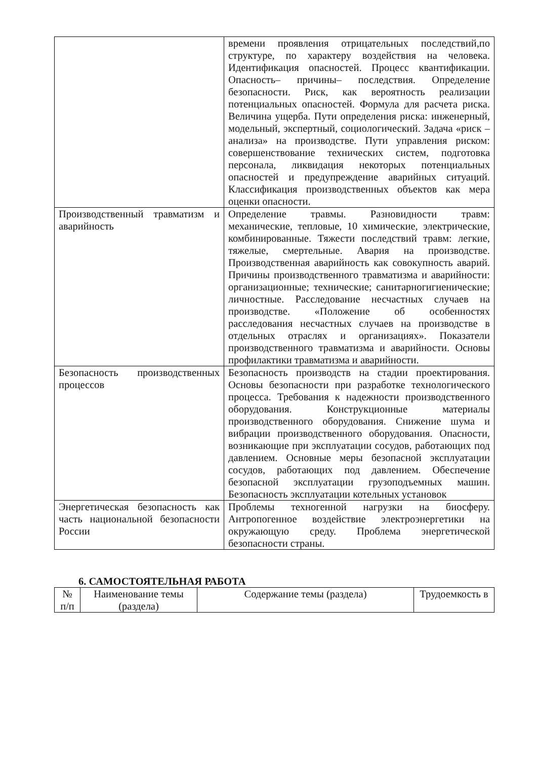| | времени проявления отрицательных последствий,по структуре, по характеру воздействия на человека. Идентификация опасностей. Процесс квантификации. Опасность– причины– последствия. Определение безопасности. Риск, как вероятность реализации потенциальных опасностей. Формула для расчета риска. Величина ущерба. Пути определения риска: инженерный, модельный, экспертный, социологический. Задача «риск – анализа» на производстве. Пути управления риском: совершенствование технических систем, подготовка персонала, ликвидация некоторых потенциальных опасностей и предупреждение аварийных ситуаций. Классификация производственных объектов как мера оценки опасности. |
| Производственный травматизм и аварийность | Определение травмы. Разновидности травм: механические, тепловые, 10 химические, электрические, комбинированные. Тяжести последствий травм: легкие, тяжелые, смертельные. Авария на производстве. Производственная аварийность как совокупность аварий. Причины производственного травматизма и аварийности: организационные; технические; санитарногигиенические; личностные. Расследование несчастных случаев на производстве. «Положение об особенностях расследования несчастных случаев на производстве в отдельных отраслях и организациях». Показатели производственного травматизма и аварийности. Основы профилактики травматизма и аварийности. |
| Безопасность производственных процессов | Безопасность производств на стадии проектирования. Основы безопасности при разработке технологического процесса. Требования к надежности производственного оборудования. Конструкционные материалы производственного оборудования. Снижение шума и вибрации производственного оборудования. Опасности, возникающие при эксплуатации сосудов, работающих под давлением. Основные меры безопасной эксплуатации сосудов, работающих под давлением. Обеспечение безопасной эксплуатации грузоподъемных машин. Безопасность эксплуатации котельных установок |
| Энергетическая безопасность как часть национальной безопасности России | Проблемы техногенной нагрузки на биосферу. Антропогенное воздействие электроэнергетики на окружающую среду. Проблема энергетической безопасности страны. |
6. САМОСТОЯТЕЛЬНАЯ РАБОТА
| № п/п | Наименование темы (раздела) | Содержание темы (раздела) | Трудоемкость в |
| --- | --- | --- | --- |